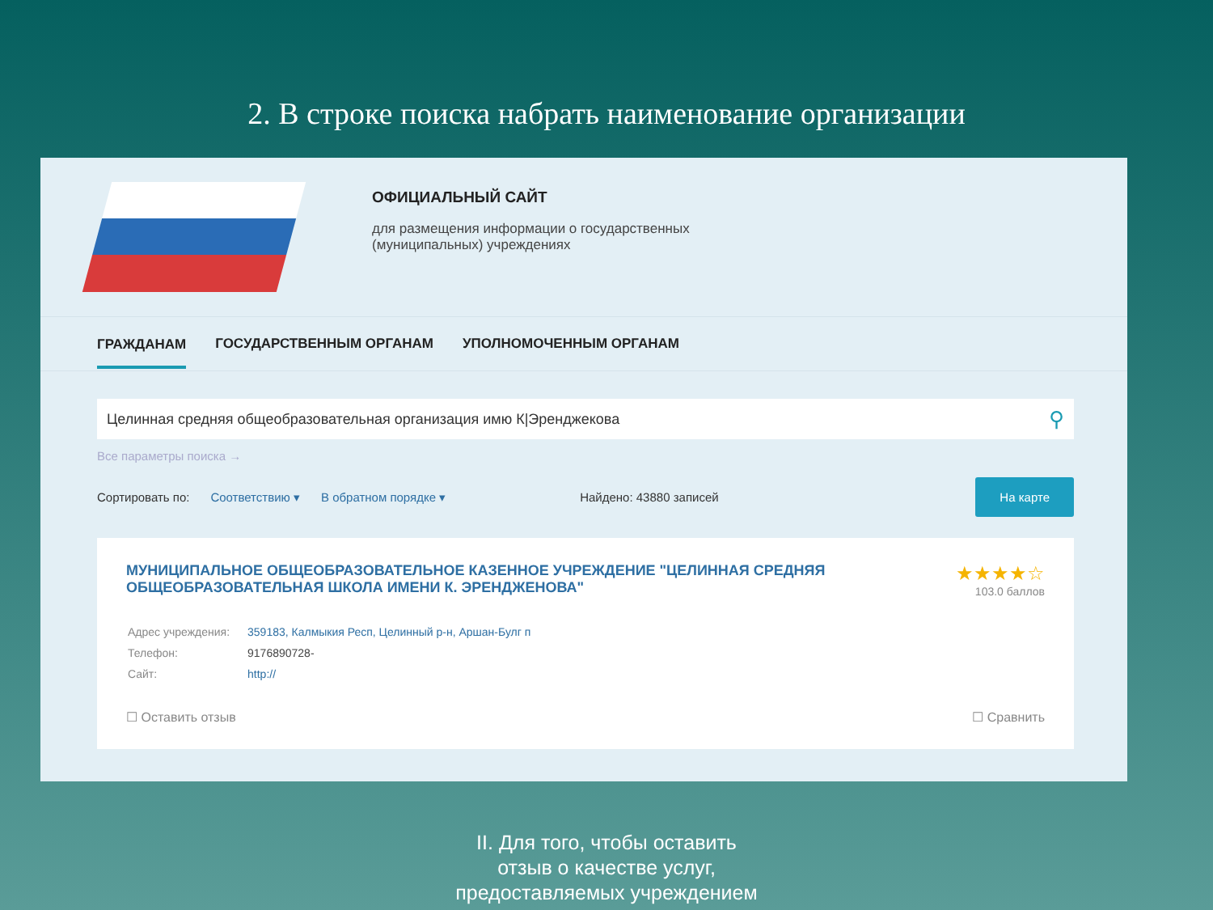2. В строке поиска набрать наименование организации
ОФИЦИАЛЬНЫЙ САЙТ
для размещения информации о государственных
(муниципальных) учреждениях
ГРАЖДАНАМ ГОСУДАРСТВЕННЫМ ОРГАНАМ УПОЛНОМОЧЕННЫМ ОРГАНАМ
Целинная средняя общеобразовательная организация имю К|Эренджекова ⚲
Все параметры поиска →
Сортировать по: Соответствию ▾ В обратном порядке ▾ Найдено: 43880 записей На карте
★★★★☆
103.0 баллов
МУНИЦИПАЛЬНОЕ ОБЩЕОБРАЗОВАТЕЛЬНОЕ КАЗЕННОЕ УЧРЕЖДЕНИЕ "ЦЕЛИННАЯ СРЕДНЯЯ ОБЩЕОБРАЗОВАТЕЛЬНАЯ ШКОЛА ИМЕНИ К. ЭРЕНДЖЕНОВА"
| Адрес учреждения: | 359183, Калмыкия Респ, Целинный р-н, Аршан-Булг п |
| Телефон: | 9176890728- |
| Сайт: | http:// |
☐ Сравнить ☐ Оставить отзыв
II. Для того, чтобы оставить
отзыв о качестве услуг,
предоставляемых учреждением